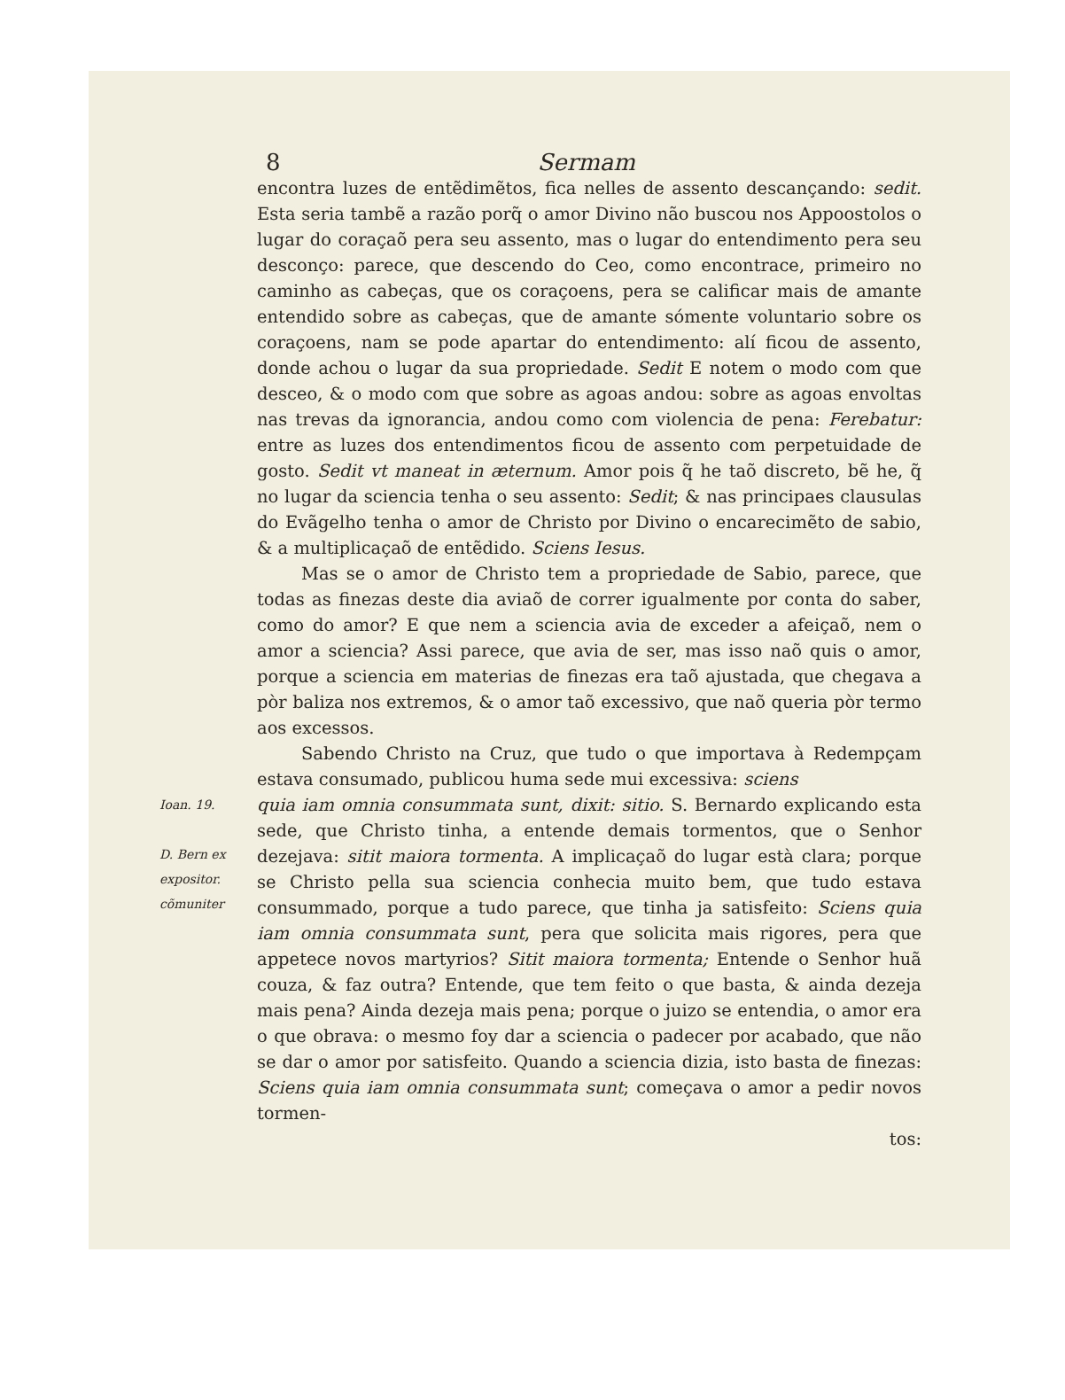8 Sermam
encontra luzes de entẽdimẽtos, fica nelles de assento descançando: sedit. Esta seria tambẽ a razão porq̃ o amor Divino não buscou nos Appoostolos o lugar do coraçaõ pera seu assento, mas o lugar do entendimento pera seu desconço: parece, que descendo do Ceo, como encontrace, primeiro no caminho as cabeças, que os coraçoens, pera se calificar mais de amante entendido sobre as cabeças, que de amante sómente voluntario sobre os coraçoens, nam se pode apartar do entendimento: alí ficou de assento, donde achou o lugar da sua propriedade. Sedit E notem o modo com que desceo, & o modo com que sobre as agoas andou: sobre as agoas envoltas nas trevas da ignorancia, andou como com violencia de pena: Ferebatur: entre as luzes dos entendimentos ficou de assento com perpetuidade de gosto. Sedit vt maneat in æternum. Amor pois q̃ he taõ discreto, bẽ he, q̃ no lugar da sciencia tenha o seu assento: Sedit; & nas principaes clausulas do Evãgelho tenha o amor de Christo por Divino o encarecimẽto de sabio, & a multiplicaçaõ de entẽdido. Sciens Iesus.
Mas se o amor de Christo tem a propriedade de Sabio, parece, que todas as finezas deste dia aviaõ de correr igualmente por conta do saber, como do amor? E que nem a sciencia avia de exceder a afeiçaõ, nem o amor a sciencia? Assi parece, que avia de ser, mas isso naõ quis o amor, porque a sciencia em materias de finezas era taõ ajustada, que chegava a pòr baliza nos extremos, & o amor taõ excessivo, que naõ queria pòr termo aos excessos.
Sabendo Christo na Cruz, que tudo o que importava à Redempçam estava consumado, publicou huma sede mui excessiva: sciens
Ioan. 19.
D. Bern ex expositor. cõmuniter
quia iam omnia consummata sunt, dixit: sitio. S. Bernardo explicando esta sede, que Christo tinha, a entende demais tormentos, que o Senhor dezejava: sitit maiora tormenta. A implicaçaõ do lugar està clara; porque se Christo pella sua sciencia conhecia muito bem, que tudo estava consummado, porque a tudo parece, que tinha ja satisfeito: Sciens quia iam omnia consummata sunt, pera que solicita mais rigores, pera que appetece novos martyrios? Sitit maiora tormenta; Entende o Senhor huã couza, & faz outra? Entende, que tem feito o que basta, & ainda dezeja mais pena? Ainda dezeja mais pena; porque o juizo se entendia, o amor era o que obrava: o mesmo foy dar a sciencia o padecer por acabado, que não se dar o amor por satisfeito. Quando a sciencia dizia, isto basta de finezas: Sciens quia iam omnia consummata sunt; começava o amor a pedir novos tormen-
tos: